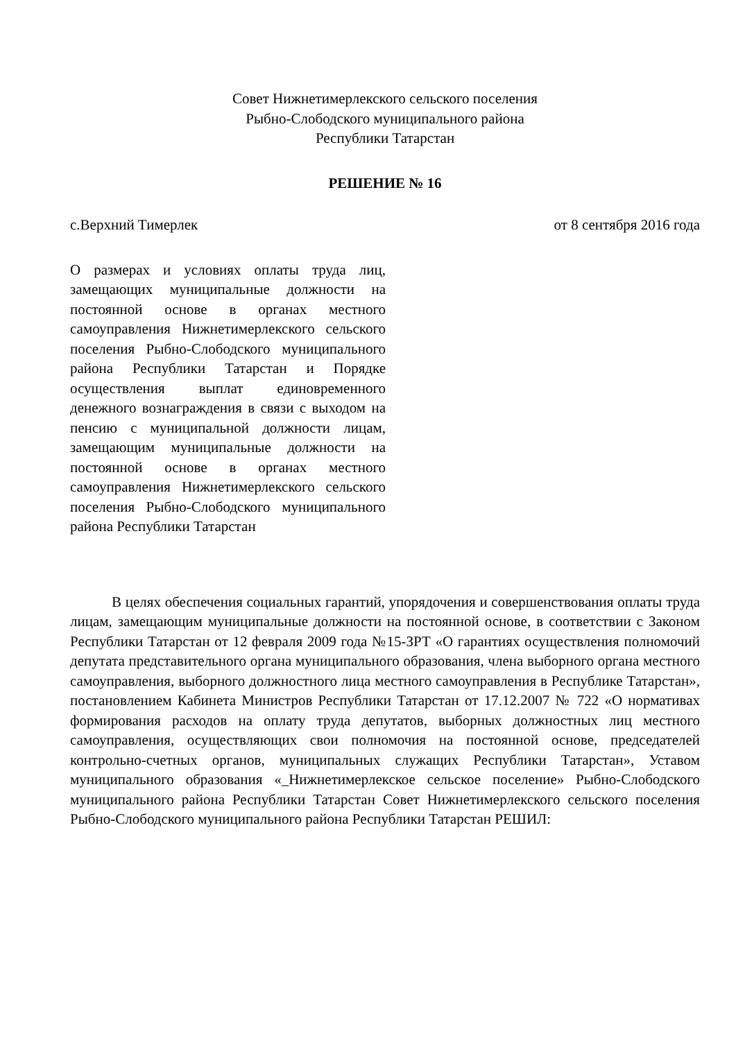Совет Нижнетимерлекского сельского поселения
Рыбно-Слободского муниципального района
Республики Татарстан
РЕШЕНИЕ № 16
с.Верхний Тимерлек от 8 сентября 2016 года
О размерах и условиях оплаты труда лиц, замещающих муниципальные должности на постоянной основе в органах местного самоуправления Нижнетимерлекского сельского поселения Рыбно-Слободского муниципального района Республики Татарстан и Порядке осуществления выплат единовременного денежного вознаграждения в связи с выходом на пенсию с муниципальной должности лицам, замещающим муниципальные должности на постоянной основе в органах местного самоуправления Нижнетимерлекского сельского поселения Рыбно-Слободского муниципального района Республики Татарстан
В целях обеспечения социальных гарантий, упорядочения и совершенствования оплаты труда лицам, замещающим муниципальные должности на постоянной основе, в соответствии с Законом Республики Татарстан от 12 февраля 2009 года №15-ЗРТ «О гарантиях осуществления полномочий депутата представительного органа муниципального образования, члена выборного органа местного самоуправления, выборного должностного лица местного самоуправления в Республике Татарстан», постановлением Кабинета Министров Республики Татарстан от 17.12.2007 № 722 «О нормативах формирования расходов на оплату труда депутатов, выборных должностных лиц местного самоуправления, осуществляющих свои полномочия на постоянной основе, председателей контрольно-счетных органов, муниципальных служащих Республики Татарстан», Уставом муниципального образования «_Нижнетимерлекское сельское поселение» Рыбно-Слободского муниципального района Республики Татарстан Совет Нижнетимерлекского сельского поселения Рыбно-Слободского муниципального района Республики Татарстан РЕШИЛ: